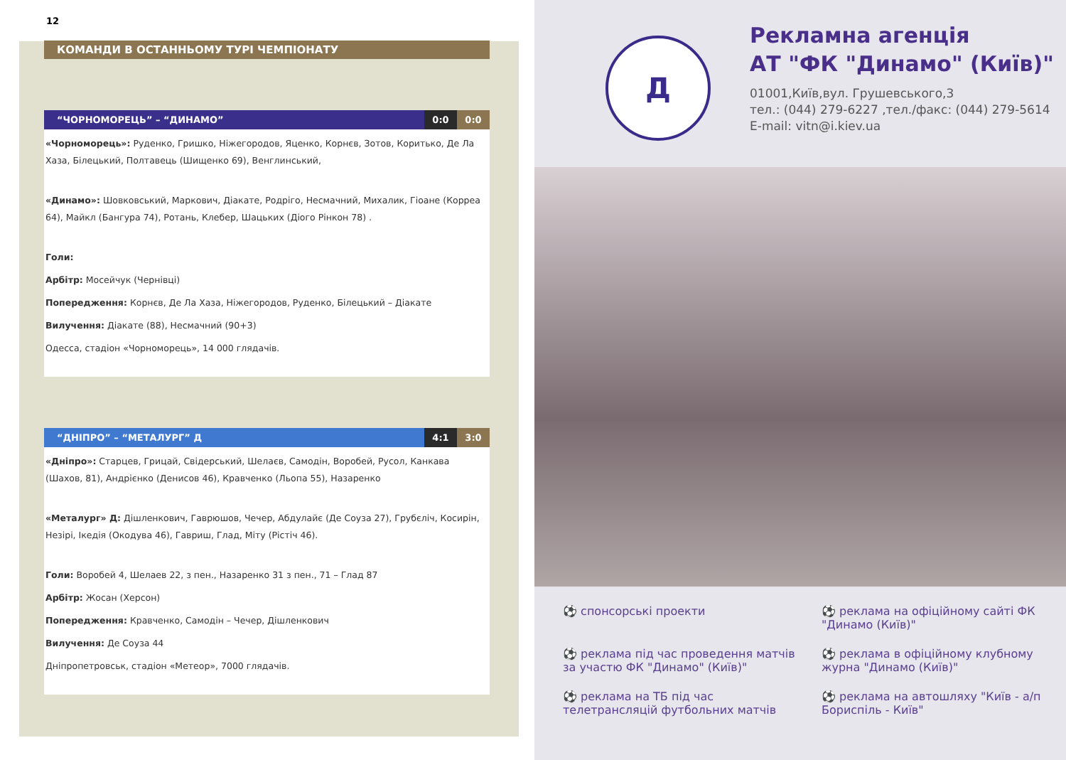12
КОМАНДИ В ОСТАННЬОМУ ТУРІ ЧЕМПІОНАТУ
“ЧОРНОМОРЕЦЬ” – “ДИНАМО” 0:0 0:0
«Чорноморець»: Руденко, Гришко, Ніжегородов, Яценко, Корнєв, Зотов, Коритько, Де Ла Хаза, Білецький, Полтавець (Шищенко 69), Венглинський,
«Динамо»: Шовковський, Маркович, Діакате, Родріго, Несмачний, Михалик, Гіоане (Корреа 64), Майкл (Бангура 74), Ротань, Клебер, Шацьких (Діого Рінкон 78) .
Голи:
Арбітр: Мосейчук (Чернівці)
Попередження: Корнєв, Де Ла Хаза, Ніжегородов, Руденко, Білецький – Діакате
Вилучення: Діакате (88), Несмачний (90+3)
Одесса, стадіон «Чорноморець», 14 000 глядачів.
“ДНІПРО” – “МЕТАЛУРГ” Д 4:1 3:0
«Дніпро»: Старцев, Грицай, Свідерський, Шелаєв, Самодін, Воробей, Русол, Канкава (Шахов, 81), Андрієнко (Денисов 46), Кравченко (Льопа 55), Назаренко
«Металург» Д: Дішленкович, Гаврюшов, Чечер, Абдулайє (Де Соуза 27), Грубєліч, Косирін, Незірі, Ікедія (Окодува 46), Гавриш, Глад, Міту (Рістіч 46).
Голи: Воробей 4, Шелаев 22, з пен., Назаренко 31 з пен., 71 – Глад 87
Арбітр: Жосан (Херсон)
Попередження: Кравченко, Самодін – Чечер, Дішленкович
Вилучення: Де Соуза 44
Дніпропетровськ, стадіон «Метеор», 7000 глядачів.
Д
Рекламна агенція
АТ "ФК "Динамо" (Київ)"
01001,Київ,вул. Грушевського,3
тел.: (044) 279-6227 ,тел./факс: (044) 279-5614
E-mail: vitn@i.kiev.ua
⚽ спонсорські проекти
⚽ реклама на офіційному сайті ФК "Динамо (Київ)"
⚽ реклама під час проведення матчів за участю ФК "Динамо" (Київ)"
⚽ реклама в офіційному клубному журна "Динамо (Київ)"
⚽ реклама на ТБ під час телетрансляцій футбольних матчів
⚽ реклама на автошляху "Київ - а/п Бориспіль - Київ"